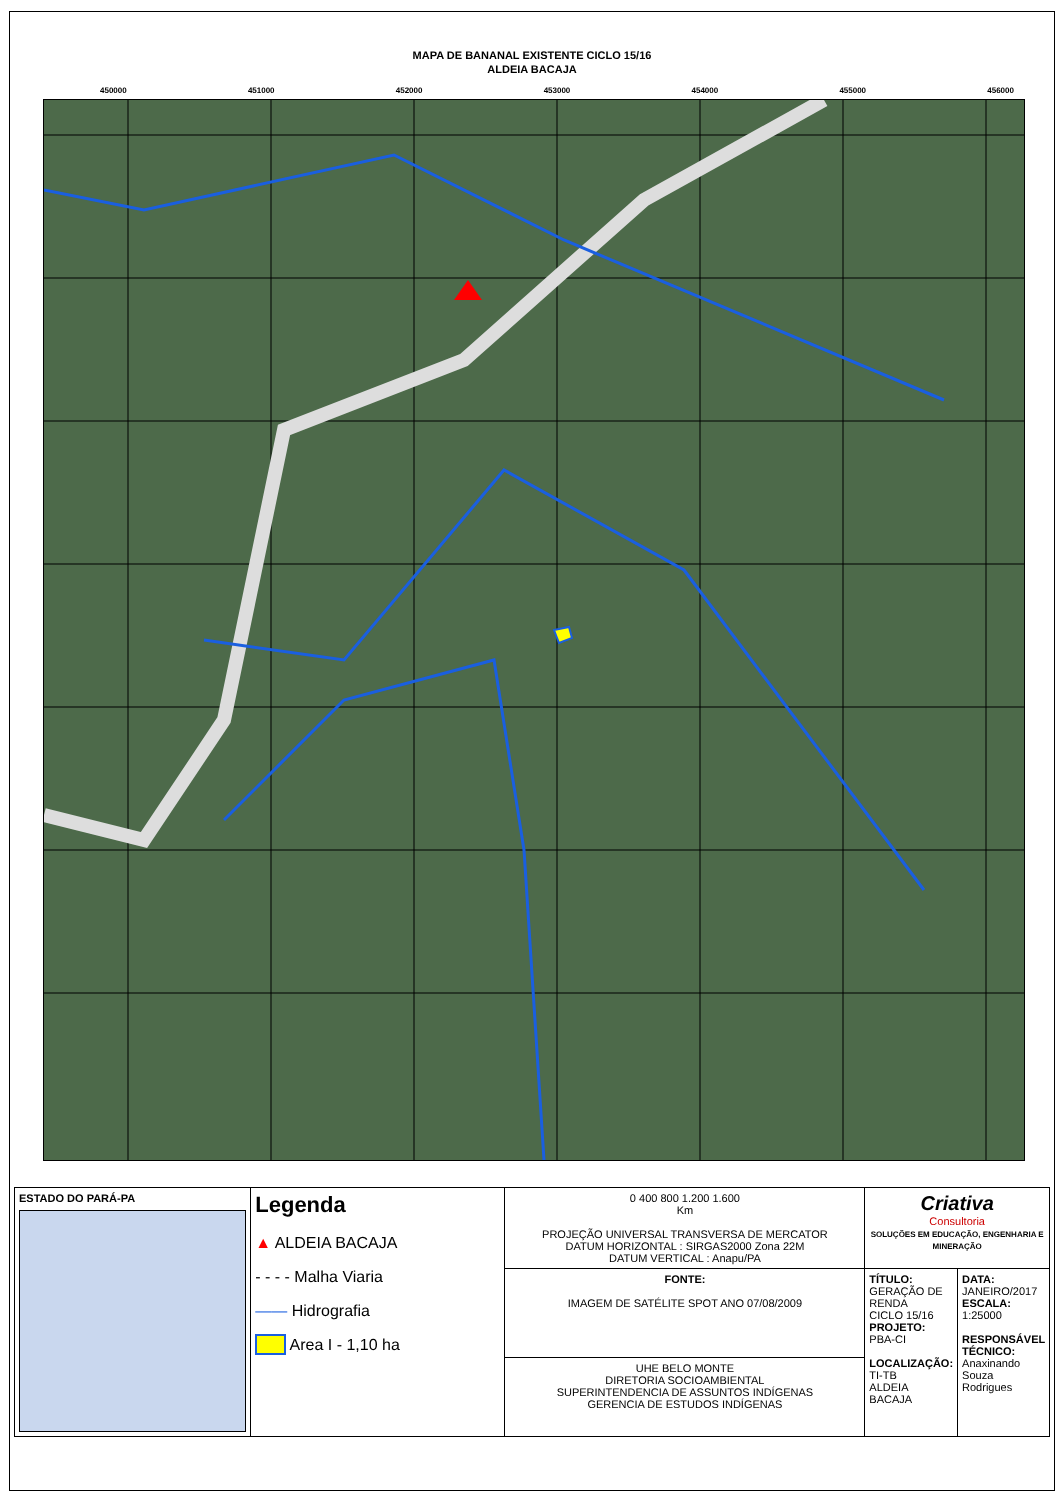MAPA DE BANANAL EXISTENTE CICLO 15/16
ALDEIA BACAJA
450000 451000 452000 453000 454000 455000 456000
| ESTADO DO PARÁ-PA | Legenda ▲ ALDEIA BACAJA - - - - Malha Viaria —— Hidrografia Area I - 1,10 ha | 0 400 800 1.200 1.600 Km PROJEÇÃO UNIVERSAL TRANSVERSA DE MERCATOR DATUM HORIZONTAL : SIRGAS2000 Zona 22M DATUM VERTICAL : Anapu/PA | Criativa Consultoria SOLUÇÕES EM EDUCAÇÃO, ENGENHARIA E MINERAÇÃO | |
| | | FONTE: IMAGEM DE SATÉLITE SPOT ANO 07/08/2009 | TÍTULO: GERAÇÃO DE RENDA CICLO 15/16 PROJETO: PBA-CI LOCALIZAÇÃO: TI-TB ALDEIA BACAJA | DATA: JANEIRO/2017 ESCALA: 1:25000 RESPONSÁVEL TÉCNICO: Anaxinando Souza Rodrigues |
| | | UHE BELO MONTE DIRETORIA SOCIOAMBIENTAL SUPERINTENDENCIA DE ASSUNTOS INDÍGENAS GERENCIA DE ESTUDOS INDÍGENAS | | |